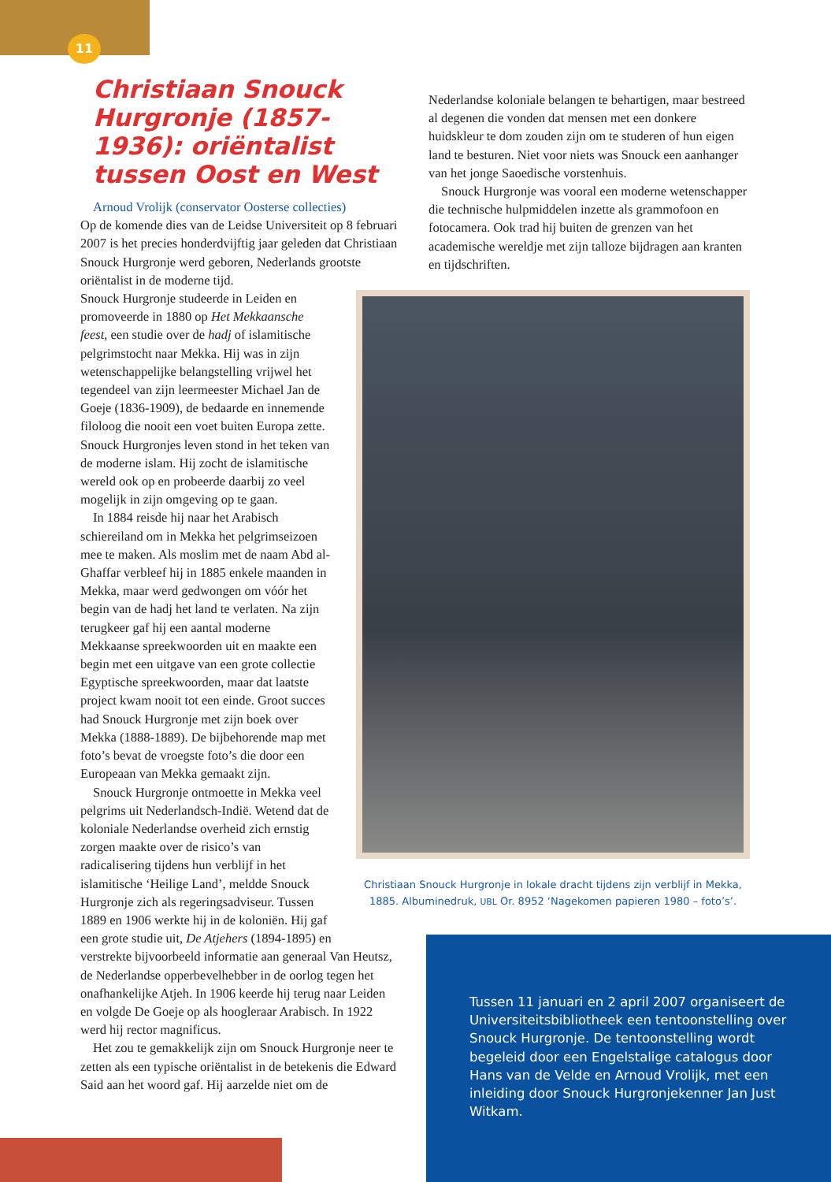11
Christiaan Snouck Hurgronje (1857-1936): oriëntalist tussen Oost en West
Arnoud Vrolijk (conservator Oosterse collecties)
Op de komende dies van de Leidse Universiteit op 8 februari 2007 is het precies honderdvijftig jaar geleden dat Christiaan Snouck Hurgronje werd geboren, Nederlands grootste oriëntalist in de moderne tijd.
Snouck Hurgronje studeerde in Leiden en promoveerde in 1880 op Het Mekkaansche feest, een studie over de hadj of islamitische pelgrimstocht naar Mekka. Hij was in zijn wetenschappelijke belangstelling vrijwel het tegendeel van zijn leermeester Michael Jan de Goeje (1836-1909), de bedaarde en innemende filoloog die nooit een voet buiten Europa zette. Snouck Hurgronjes leven stond in het teken van de moderne islam. Hij zocht de islamitische wereld ook op en probeerde daarbij zo veel mogelijk in zijn omgeving op te gaan.
In 1884 reisde hij naar het Arabisch schiereiland om in Mekka het pelgrimseizoen mee te maken. Als moslim met de naam Abd al-Ghaffar verbleef hij in 1885 enkele maanden in Mekka, maar werd gedwongen om vóór het begin van de hadj het land te verlaten. Na zijn terugkeer gaf hij een aantal moderne Mekkaanse spreekwoorden uit en maakte een begin met een uitgave van een grote collectie Egyptische spreekwoorden, maar dat laatste project kwam nooit tot een einde. Groot succes had Snouck Hurgronje met zijn boek over Mekka (1888-1889). De bijbehorende map met foto’s bevat de vroegste foto’s die door een Europeaan van Mekka gemaakt zijn.
Snouck Hurgronje ontmoette in Mekka veel pelgrims uit Nederlandsch-Indië. Wetend dat de koloniale Nederlandse overheid zich ernstig zorgen maakte over de risico’s van radicalisering tijdens hun verblijf in het islamitische ‘Heilige Land’, meldde Snouck Hurgronje zich als regeringsadviseur. Tussen 1889 en 1906 werkte hij in de koloniën. Hij gaf een grote studie uit, De Atjehers (1894-1895) en
verstrekte bijvoorbeeld informatie aan generaal Van Heutsz, de Nederlandse opperbevelhebber in de oorlog tegen het onafhankelijke Atjeh. In 1906 keerde hij terug naar Leiden en volgde De Goeje op als hoogleraar Arabisch. In 1922 werd hij rector magnificus.
Het zou te gemakkelijk zijn om Snouck Hurgronje neer te zetten als een typische oriëntalist in de betekenis die Edward Said aan het woord gaf. Hij aarzelde niet om de
Nederlandse koloniale belangen te behartigen, maar bestreed al degenen die vonden dat mensen met een donkere huidskleur te dom zouden zijn om te studeren of hun eigen land te besturen. Niet voor niets was Snouck een aanhanger van het jonge Saoedische vorstenhuis.
Snouck Hurgronje was vooral een moderne wetenschapper die technische hulpmiddelen inzette als grammofoon en fotocamera. Ook trad hij buiten de grenzen van het academische wereldje met zijn talloze bijdragen aan kranten en tijdschriften.
Christiaan Snouck Hurgronje in lokale dracht tijdens zijn verblijf in Mekka, 1885. Albuminedruk, UBL Or. 8952 ‘Nagekomen papieren 1980 – foto’s’.
Tussen 11 januari en 2 april 2007 organiseert de Universiteitsbibliotheek een tentoonstelling over Snouck Hurgronje. De tentoonstelling wordt begeleid door een Engelstalige catalogus door Hans van de Velde en Arnoud Vrolijk, met een inleiding door Snouck Hurgronjekenner Jan Just Witkam.